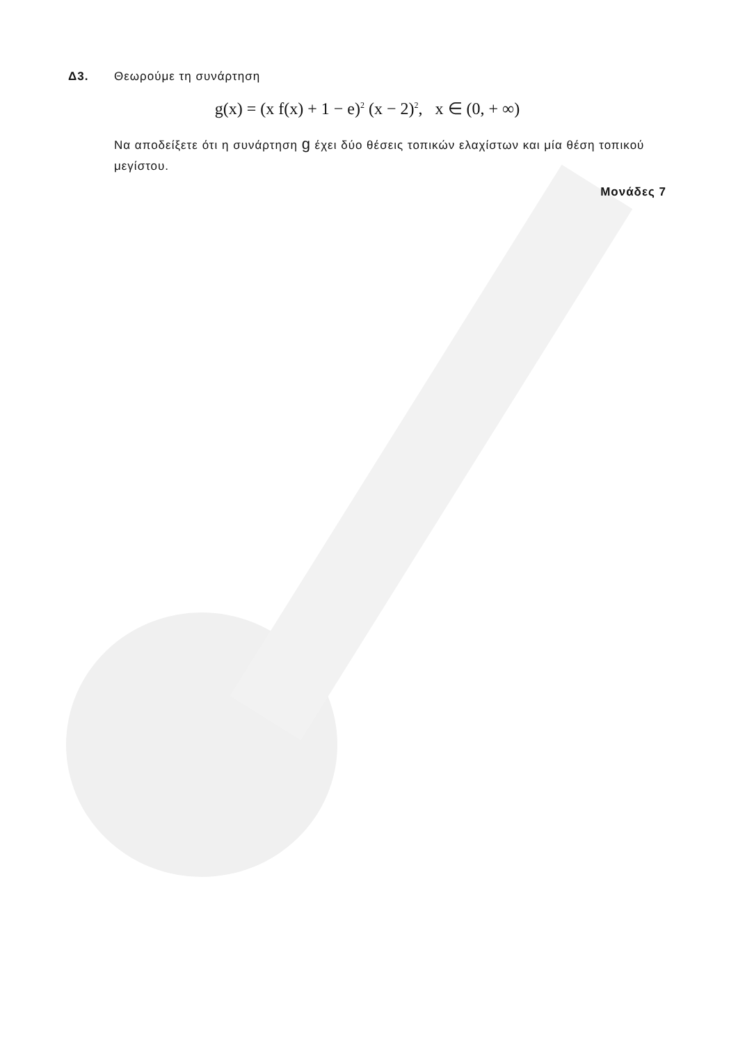Δ3. Θεωρούμε τη συνάρτηση
g(x) = (x f(x) + 1 − e)<sup>2</sup> (x − 2)<sup>2</sup>, x ∈ (0, + ∞)
Να αποδείξετε ότι η συνάρτηση g έχει δύο θέσεις τοπικών ελαχίστων και μία θέση τοπικού μεγίστου.
Μονάδες 7